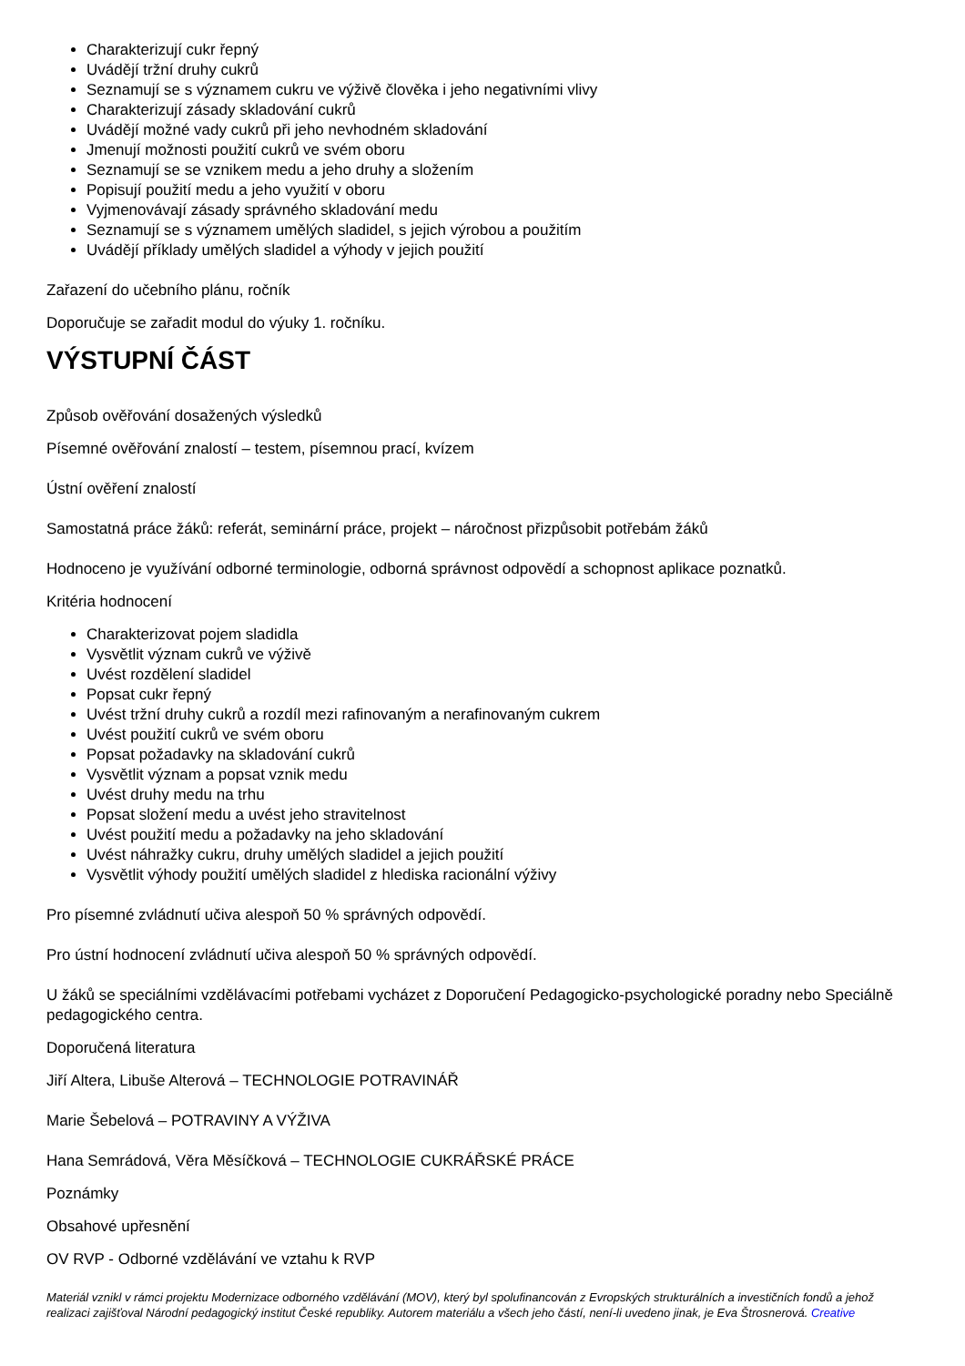Charakterizují cukr řepný
Uvádějí tržní druhy cukrů
Seznamují se s významem cukru ve výživě člověka i jeho negativními vlivy
Charakterizují zásady skladování cukrů
Uvádějí možné vady cukrů při jeho nevhodném skladování
Jmenují možnosti použití cukrů ve svém oboru
Seznamují se se vznikem medu a jeho druhy a složením
Popisují použití medu a jeho využití v oboru
Vyjmenovávají zásady správného skladování medu
Seznamují se s významem umělých sladidel, s jejich výrobou a použitím
Uvádějí příklady umělých sladidel a výhody v jejich použití
Zařazení do učebního plánu, ročník
Doporučuje se zařadit modul do výuky 1. ročníku.
VÝSTUPNÍ ČÁST
Způsob ověřování dosažených výsledků
Písemné ověřování znalostí – testem, písemnou prací, kvízem
Ústní ověření znalostí
Samostatná práce žáků: referát, seminární práce, projekt – náročnost přizpůsobit potřebám žáků
Hodnoceno je využívání odborné terminologie, odborná správnost odpovědí a schopnost aplikace poznatků.
Kritéria hodnocení
Charakterizovat pojem sladidla
Vysvětlit význam cukrů ve výživě
Uvést rozdělení sladidel
Popsat cukr řepný
Uvést tržní druhy cukrů a rozdíl mezi rafinovaným a nerafinovaným cukrem
Uvést použití cukrů ve svém oboru
Popsat požadavky na skladování cukrů
Vysvětlit význam a popsat vznik medu
Uvést druhy medu na trhu
Popsat složení medu a uvést jeho stravitelnost
Uvést použití medu a požadavky na jeho skladování
Uvést náhražky cukru, druhy umělých sladidel a jejich použití
Vysvětlit výhody použití umělých sladidel z hlediska racionální výživy
Pro písemné zvládnutí učiva alespoň 50 % správných odpovědí.
Pro ústní hodnocení zvládnutí učiva alespoň 50 % správných odpovědí.
U žáků se speciálními vzdělávacími potřebami vycházet z Doporučení Pedagogicko-psychologické poradny nebo Speciálně pedagogického centra.
Doporučená literatura
Jiří Altera, Libuše Alterová – TECHNOLOGIE POTRAVINÁŘ
Marie Šebelová – POTRAVINY A VÝŽIVA
Hana Semrádová, Věra Měsíčková – TECHNOLOGIE CUKRÁŘSKÉ PRÁCE
Poznámky
Obsahové upřesnění
OV RVP - Odborné vzdělávání ve vztahu k RVP
Materiál vznikl v rámci projektu Modernizace odborného vzdělávání (MOV), který byl spolufinancován z Evropských strukturálních a investičních fondů a jehož realizaci zajišťoval Národní pedagogický institut České republiky. Autorem materiálu a všech jeho částí, není-li uvedeno jinak, je Eva Štrosnerová. Creative